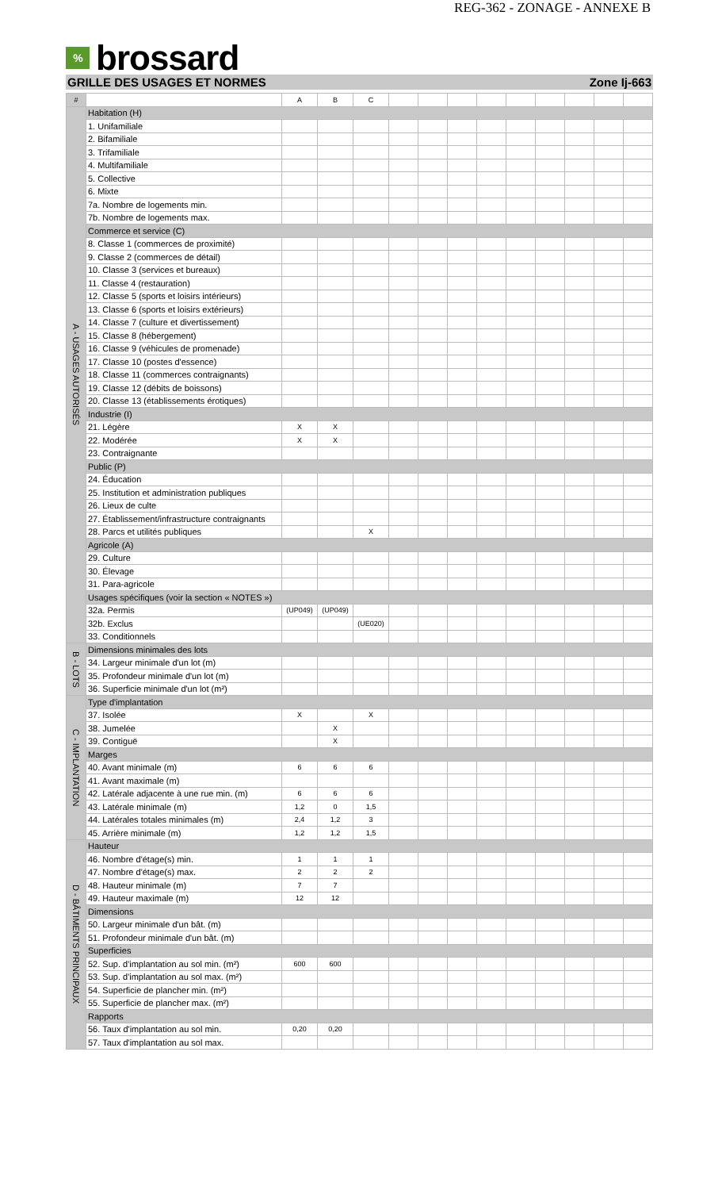REG-362 - ZONAGE - ANNEXE B
%
brossard
GRILLE DES USAGES ET NORMES Zone Ij-663
| # | | A | B | C | | | | | | | | | |
| --- | --- | --- | --- | --- | --- | --- | --- | --- | --- | --- | --- | --- | --- |
| A - USAGES AUTORISÉS | Habitation (H) | | | | | | | | | | | | |
| | 1. Unifamiliale | | | | | | | | | | | | |
| | 2. Bifamiliale | | | | | | | | | | | | |
| | 3. Trifamiliale | | | | | | | | | | | | |
| | 4. Multifamiliale | | | | | | | | | | | | |
| | 5. Collective | | | | | | | | | | | | |
| | 6. Mixte | | | | | | | | | | | | |
| | 7a. Nombre de logements min. | | | | | | | | | | | | |
| | 7b. Nombre de logements max. | | | | | | | | | | | | |
| | Commerce et service (C) | | | | | | | | | | | | |
| | 8. Classe 1 (commerces de proximité) | | | | | | | | | | | | |
| | 9. Classe 2 (commerces de détail) | | | | | | | | | | | | |
| | 10. Classe 3 (services et bureaux) | | | | | | | | | | | | |
| | 11. Classe 4 (restauration) | | | | | | | | | | | | |
| | 12. Classe 5 (sports et loisirs intérieurs) | | | | | | | | | | | | |
| | 13. Classe 6 (sports et loisirs extérieurs) | | | | | | | | | | | | |
| | 14. Classe 7 (culture et divertissement) | | | | | | | | | | | | |
| | 15. Classe 8 (hébergement) | | | | | | | | | | | | |
| | 16. Classe 9 (véhicules de promenade) | | | | | | | | | | | | |
| | 17. Classe 10 (postes d'essence) | | | | | | | | | | | | |
| | 18. Classe 11 (commerces contraignants) | | | | | | | | | | | | |
| | 19. Classe 12 (débits de boissons) | | | | | | | | | | | | |
| | 20. Classe 13 (établissements érotiques) | | | | | | | | | | | | |
| | Industrie (I) | | | | | | | | | | | | |
| | 21. Légère | X | X | | | | | | | | | | |
| | 22. Modérée | X | X | | | | | | | | | | |
| | 23. Contraignante | | | | | | | | | | | | |
| | Public (P) | | | | | | | | | | | | |
| | 24. Éducation | | | | | | | | | | | | |
| | 25. Institution et administration publiques | | | | | | | | | | | | |
| | 26. Lieux de culte | | | | | | | | | | | | |
| | 27. Établissement/infrastructure contraignants | | | | | | | | | | | | |
| | 28. Parcs et utilités publiques | | | X | | | | | | | | | |
| | Agricole (A) | | | | | | | | | | | | |
| | 29. Culture | | | | | | | | | | | | |
| | 30. Élevage | | | | | | | | | | | | |
| | 31. Para-agricole | | | | | | | | | | | | |
| | Usages spécifiques (voir la section « NOTES ») | | | | | | | | | | | | |
| | 32a. Permis | (UP049) | (UP049) | | | | | | | | | | |
| | 32b. Exclus | | | (UE020) | | | | | | | | | |
| | 33. Conditionnels | | | | | | | | | | | | |
| B - LOTS | Dimensions minimales des lots | | | | | | | | | | | | |
| | 34. Largeur minimale d'un lot (m) | | | | | | | | | | | | |
| | 35. Profondeur minimale d'un lot (m) | | | | | | | | | | | | |
| | 36. Superficie minimale d'un lot (m²) | | | | | | | | | | | | |
| C - IMPLANTATION | Type d'implantation | | | | | | | | | | | | |
| | 37. Isolée | X | | X | | | | | | | | | |
| | 38. Jumelée | | X | | | | | | | | | | |
| | 39. Contiguë | | X | | | | | | | | | | |
| | Marges | | | | | | | | | | | | |
| | 40. Avant minimale (m) | 6 | 6 | 6 | | | | | | | | | |
| | 41. Avant maximale (m) | | | | | | | | | | | | |
| | 42. Latérale adjacente à une rue min. (m) | 6 | 6 | 6 | | | | | | | | | |
| | 43. Latérale minimale (m) | 1,2 | 0 | 1,5 | | | | | | | | | |
| | 44. Latérales totales minimales (m) | 2,4 | 1,2 | 3 | | | | | | | | | |
| | 45. Arrière minimale (m) | 1,2 | 1,2 | 1,5 | | | | | | | | | |
| D - BÂTIMENTS PRINCIPAUX | Hauteur | | | | | | | | | | | | |
| | 46. Nombre d'étage(s) min. | 1 | 1 | 1 | | | | | | | | | |
| | 47. Nombre d'étage(s) max. | 2 | 2 | 2 | | | | | | | | | |
| | 48. Hauteur minimale (m) | 7 | 7 | | | | | | | | | | |
| | 49. Hauteur maximale (m) | 12 | 12 | | | | | | | | | | |
| | Dimensions | | | | | | | | | | | | |
| | 50. Largeur minimale d'un bât. (m) | | | | | | | | | | | | |
| | 51. Profondeur minimale d'un bât. (m) | | | | | | | | | | | | |
| | Superficies | | | | | | | | | | | | |
| | 52. Sup. d'implantation au sol min. (m²) | 600 | 600 | | | | | | | | | | |
| | 53. Sup. d'implantation au sol max. (m²) | | | | | | | | | | | | |
| | 54. Superficie de plancher min. (m²) | | | | | | | | | | | | |
| | 55. Superficie de plancher max. (m²) | | | | | | | | | | | | |
| | Rapports | | | | | | | | | | | | |
| | 56. Taux d'implantation au sol min. | 0,20 | 0,20 | | | | | | | | | | |
| | 57. Taux d'implantation au sol max. | | | | | | | | | | | | |